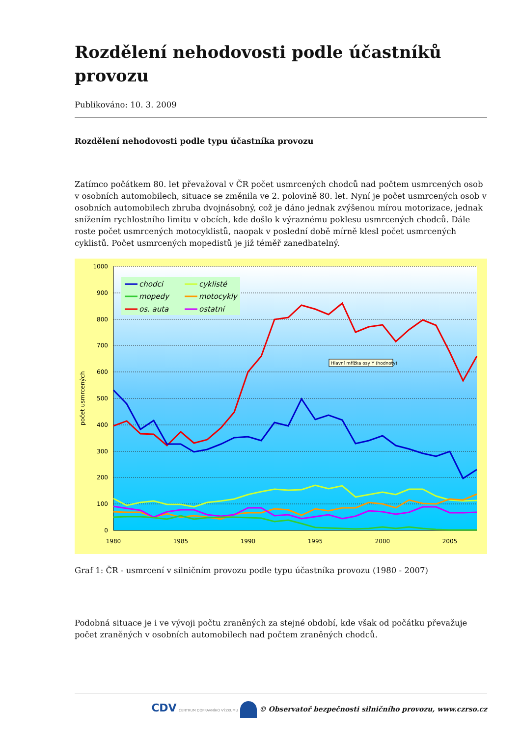Rozdělení nehodovosti podle účastníků provozu
Publikováno: 10. 3. 2009
Rozdělení nehodovosti podle typu účastníka provozu
Zatímco počátkem 80. let převažoval v ČR počet usmrcených chodců nad počtem usmrcených osob v osobních automobilech, situace se změnila ve 2. polovině 80. let. Nyní je počet usmrcených osob v osobních automobilech zhruba dvojnásobný, což je dáno jednak zvýšenou mírou motorizace, jednak snížením rychlostního limitu v obcích, kde došlo k výraznému poklesu usmrcených chodců. Dále roste počet usmrcených motocyklistů, naopak v poslední době mírně klesl počet usmrcených cyklistů. Počet usmrcených mopedistů je již téměř zanedbatelný.
1000
900
800
700
600
500
400
300
200
100
0
1980
1985
1990
1995
2000
2005
počet usmrcených
chodci
mopedy
os. auta
cyklisté
motocykly
ostatní
Hlavní mřížka osy Y (hodnoty)
Graf 1: ČR - usmrcení v silničním provozu podle typu účastníka provozu (1980 - 2007)
Podobná situace je i ve vývoji počtu zraněných za stejné období, kde však od počátku převažuje počet zraněných v osobních automobilech nad počtem zraněných chodců.
CDV CENTRUM DOPRAVNÍHO VÝZKUMU © Observatoř bezpečnosti silničního provozu, www.czrso.cz